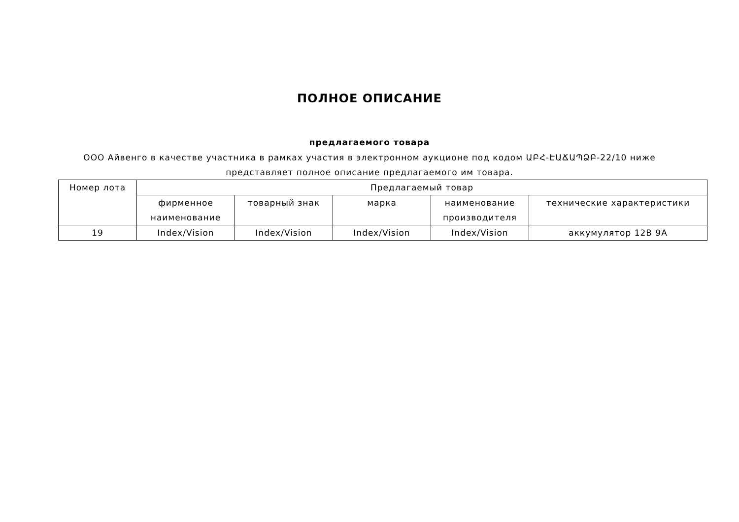ПОЛНОЕ ОПИСАНИЕ
предлагаемого товара
ООО Айвенго в качестве участника в рамках участия в электронном аукционе под кодом ԱԲՀ-ԷԱՃԱՊՁԲ-22/10 ниже представляет полное описание предлагаемого им товара.
| Номер лота | Предлагаемый товар | | | | |
| --- | --- | --- | --- | --- | --- |
| | фирменное наименование | товарный знак | марка | наименование производителя | технические характеристики |
| 19 | Index/Vision | Index/Vision | Index/Vision | Index/Vision | аккумулятор 12В 9А |